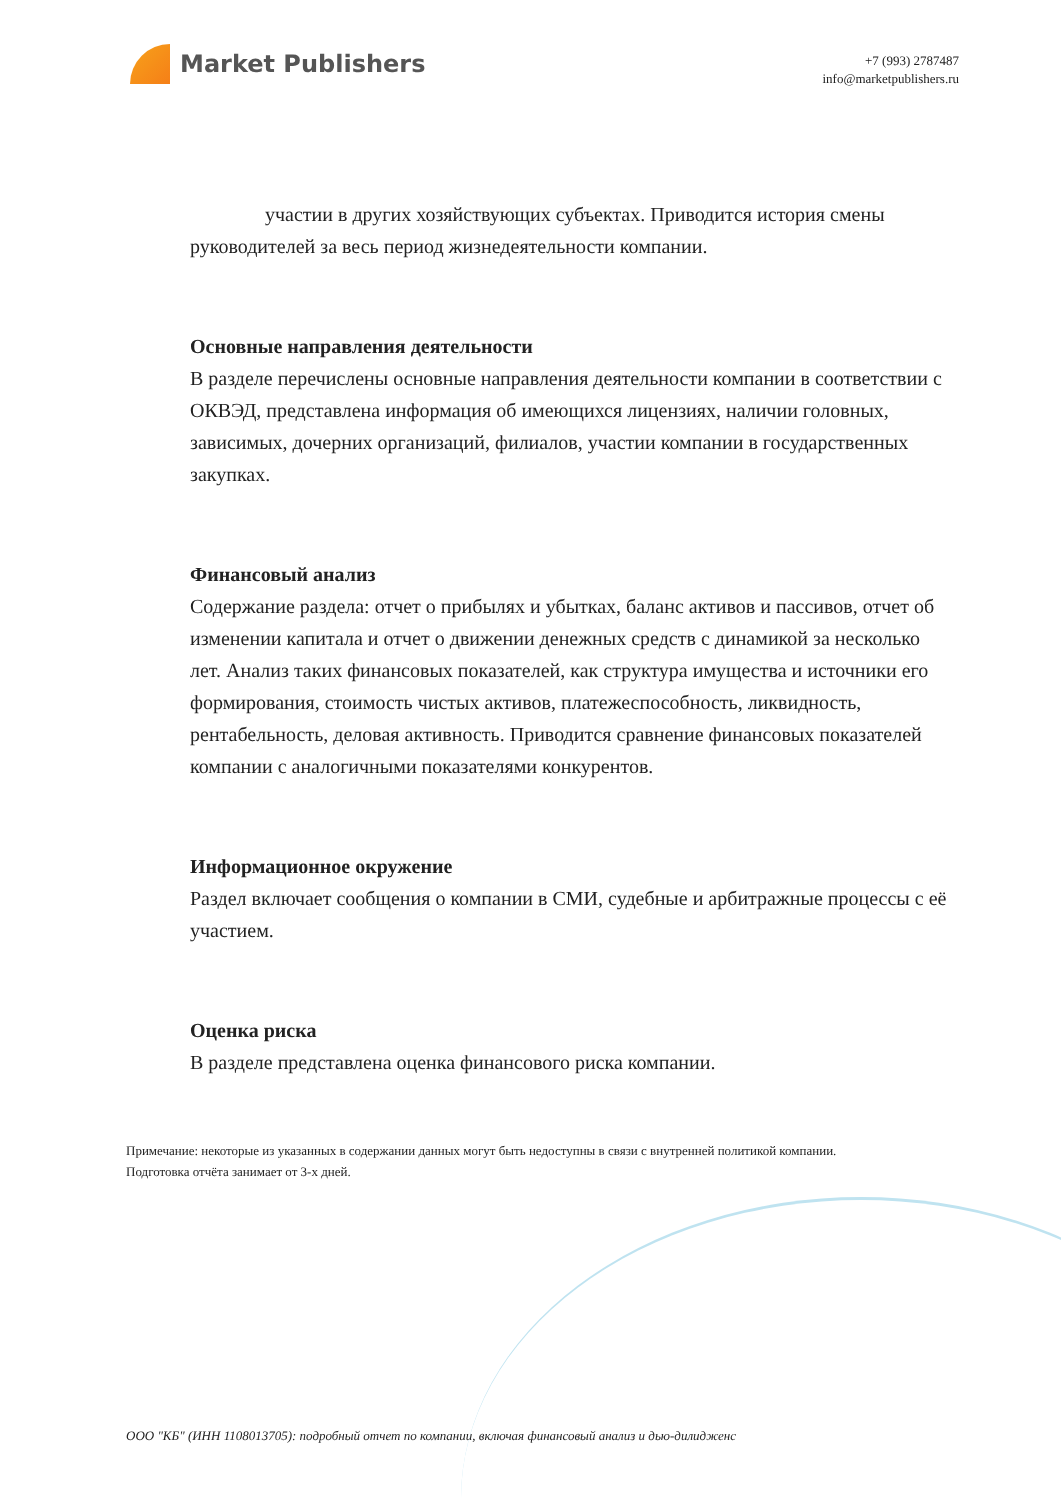Market Publishers
+7 (993) 2787487
info@marketpublishers.ru
участии в других хозяйствующих субъектах. Приводится история смены руководителей за весь период жизнедеятельности компании.
Основные направления деятельности
В разделе перечислены основные направления деятельности компании в соответствии с ОКВЭД, представлена информация об имеющихся лицензиях, наличии головных, зависимых, дочерних организаций, филиалов, участии компании в государственных закупках.
Финансовый анализ
Содержание раздела: отчет о прибылях и убытках, баланс активов и пассивов, отчет об изменении капитала и отчет о движении денежных средств с динамикой за несколько лет. Анализ таких финансовых показателей, как структура имущества и источники его формирования, стоимость чистых активов, платежеспособность, ликвидность, рентабельность, деловая активность. Приводится сравнение финансовых показателей компании с аналогичными показателями конкурентов.
Информационное окружение
Раздел включает сообщения о компании в СМИ, судебные и арбитражные процессы с её участием.
Оценка риска
В разделе представлена оценка финансового риска компании.
Примечание: некоторые из указанных в содержании данных могут быть недоступны в связи с внутренней политикой компании.
Подготовка отчёта занимает от 3-х дней.
ООО "КБ" (ИНН 1108013705): подробный отчет по компании, включая финансовый анализ и дью-дилидженс